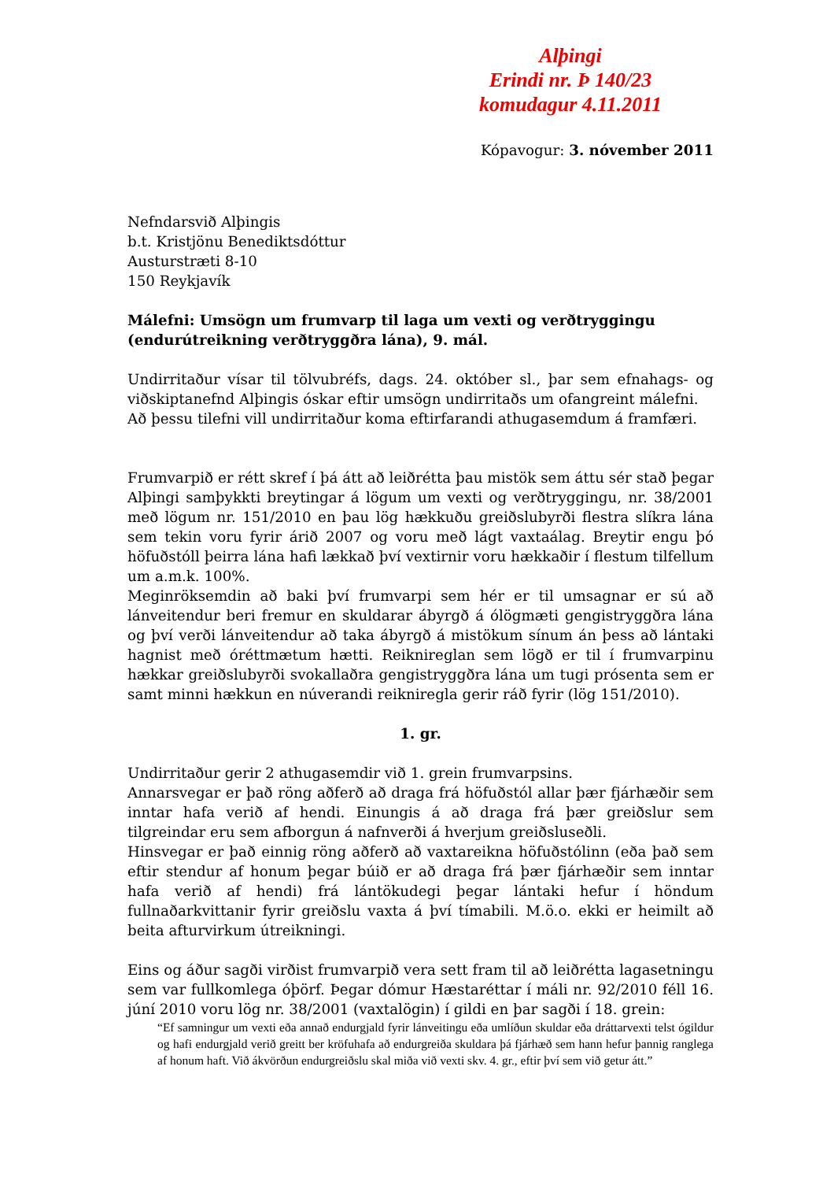Alþingi
Erindi nr. Þ 140/23
komudagur 4.11.2011
Kópavogur: 3. nóvember 2011
Nefndarsvið Alþingis
b.t. Kristjönu Benediktsdóttur
Austurstræti 8-10
150 Reykjavík
Málefni: Umsögn um frumvarp til laga um vexti og verðtryggingu (endurútreikning verðtryggðra lána), 9. mál.
Undirritaður vísar til tölvubréfs, dags. 24. október sl., þar sem efnahags- og viðskiptanefnd Alþingis óskar eftir umsögn undirritaðs um ofangreint málefni.
Að þessu tilefni vill undirritaður koma eftirfarandi athugasemdum á framfæri.
Frumvarpið er rétt skref í þá átt að leiðrétta þau mistök sem áttu sér stað þegar Alþingi samþykkti breytingar á lögum um vexti og verðtryggingu, nr. 38/2001 með lögum nr. 151/2010 en þau lög hækkuðu greiðslubyrði flestra slíkra lána sem tekin voru fyrir árið 2007 og voru með lágt vaxtaálag. Breytir engu þó höfuðstóll þeirra lána hafi lækkað því vextirnir voru hækkaðir í flestum tilfellum um a.m.k. 100%.
Meginröksemdin að baki því frumvarpi sem hér er til umsagnar er sú að lánveitendur beri fremur en skuldarar ábyrgð á ólögmæti gengistryggðra lána og því verði lánveitendur að taka ábyrgð á mistökum sínum án þess að lántaki hagnist með óréttmætum hætti. Reiknireglan sem lögð er til í frumvarpinu hækkar greiðslubyrði svokallaðra gengistryggðra lána um tugi prósenta sem er samt minni hækkun en núverandi reikniregla gerir ráð fyrir (lög 151/2010).
1. gr.
Undirritaður gerir 2 athugasemdir við 1. grein frumvarpsins.
Annarsvegar er það röng aðferð að draga frá höfuðstól allar þær fjárhæðir sem inntar hafa verið af hendi. Einungis á að draga frá þær greiðslur sem tilgreindar eru sem afborgun á nafnverði á hverjum greiðsluseðli.
Hinsvegar er það einnig röng aðferð að vaxtareikna höfuðstólinn (eða það sem eftir stendur af honum þegar búið er að draga frá þær fjárhæðir sem inntar hafa verið af hendi) frá lántökudegi þegar lántaki hefur í höndum fullnaðarkvittanir fyrir greiðslu vaxta á því tímabili. M.ö.o. ekki er heimilt að beita afturvirkum útreikningi.
Eins og áður sagði virðist frumvarpið vera sett fram til að leiðrétta lagasetningu sem var fullkomlega óþörf. Þegar dómur Hæstaréttar í máli nr. 92/2010 féll 16. júní 2010 voru lög nr. 38/2001 (vaxtalögin) í gildi en þar sagði í 18. grein:
“Ef samningur um vexti eða annað endurgjald fyrir lánveitingu eða umlíðun skuldar eða dráttarvexti telst ógildur og hafi endurgjald verið greitt ber kröfuhafa að endurgreiða skuldara þá fjárhæð sem hann hefur þannig ranglega af honum haft. Við ákvörðun endurgreiðslu skal miða við vexti skv. 4. gr., eftir því sem við getur átt.”